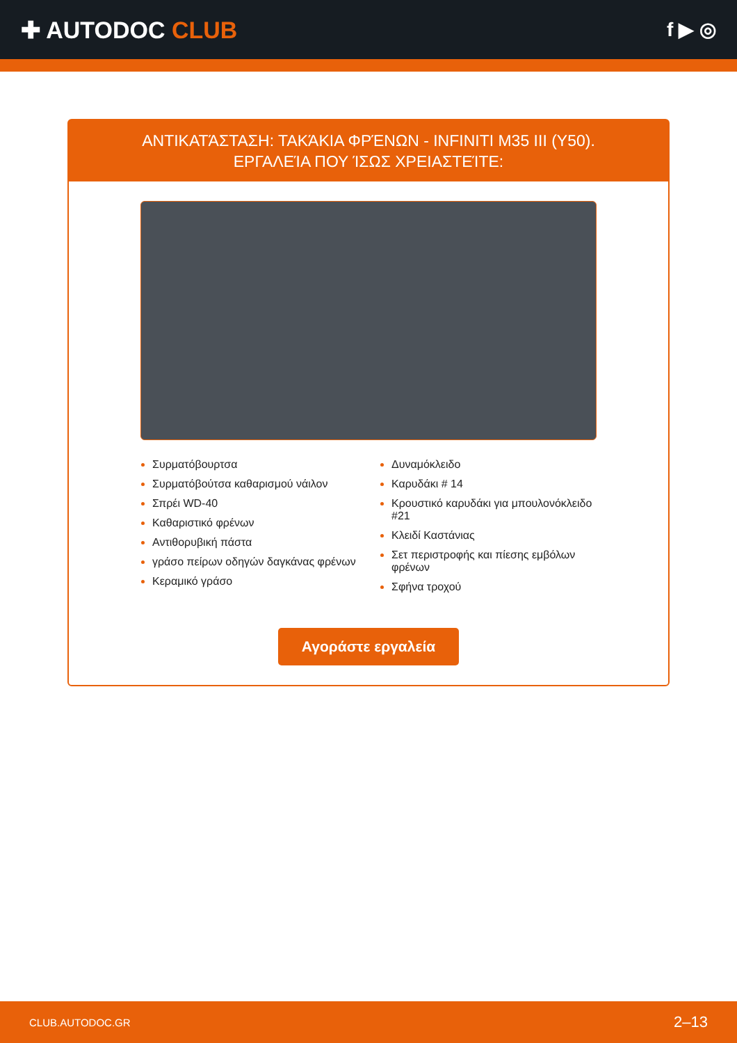✚ AUTODOC CLUB
f ▶ ◎
ΑΝΤΙΚΑΤΆΣΤΑΣΗ: ΤΑΚΆΚΙΑ ΦΡΈΝΩΝ - INFINITI M35 III (Y50). ΕΡΓΑΛΕΊΑ ΠΟΥ ΊΣΩΣ ΧΡΕΙΑΣΤΕΊΤΕ:
Συρματόβουρτσα
Συρματόβούτσα καθαρισμού νάιλον
Σπρέι WD-40
Καθαριστικό φρένων
Αντιθορυβική πάστα
γράσο πείρων οδηγών δαγκάνας φρένων
Κεραμικό γράσο
Δυναμόκλειδο
Καρυδάκι # 14
Κρουστικό καρυδάκι για μπουλονόκλειδο #21
Κλειδί Καστάνιας
Σετ περιστροφής και πίεσης εμβόλων φρένων
Σφήνα τροχού
Αγοράστε εργαλεία
CLUB.AUTODOC.GR 2–13